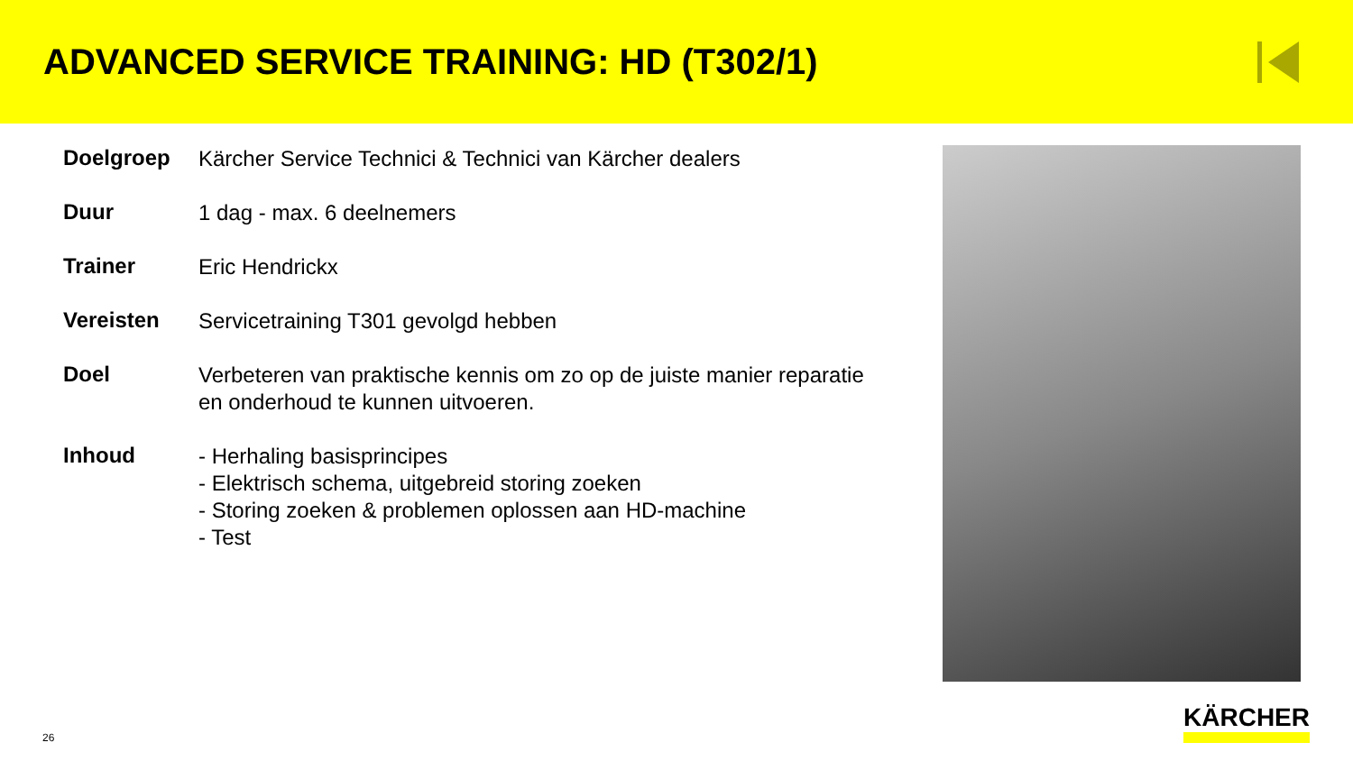ADVANCED SERVICE TRAINING: HD (T302/1)
| Doelgroep | Kärcher Service Technici & Technici van Kärcher dealers |
| Duur | 1 dag - max. 6 deelnemers |
| Trainer | Eric Hendrickx |
| Vereisten | Servicetraining T301 gevolgd hebben |
| Doel | Verbeteren van praktische kennis om zo op de juiste manier reparatie en onderhoud te kunnen uitvoeren. |
| Inhoud | - Herhaling basisprincipes - Elektrisch schema, uitgebreid storing zoeken - Storing zoeken & problemen oplossen aan HD-machine - Test |
26
KÄRCHER